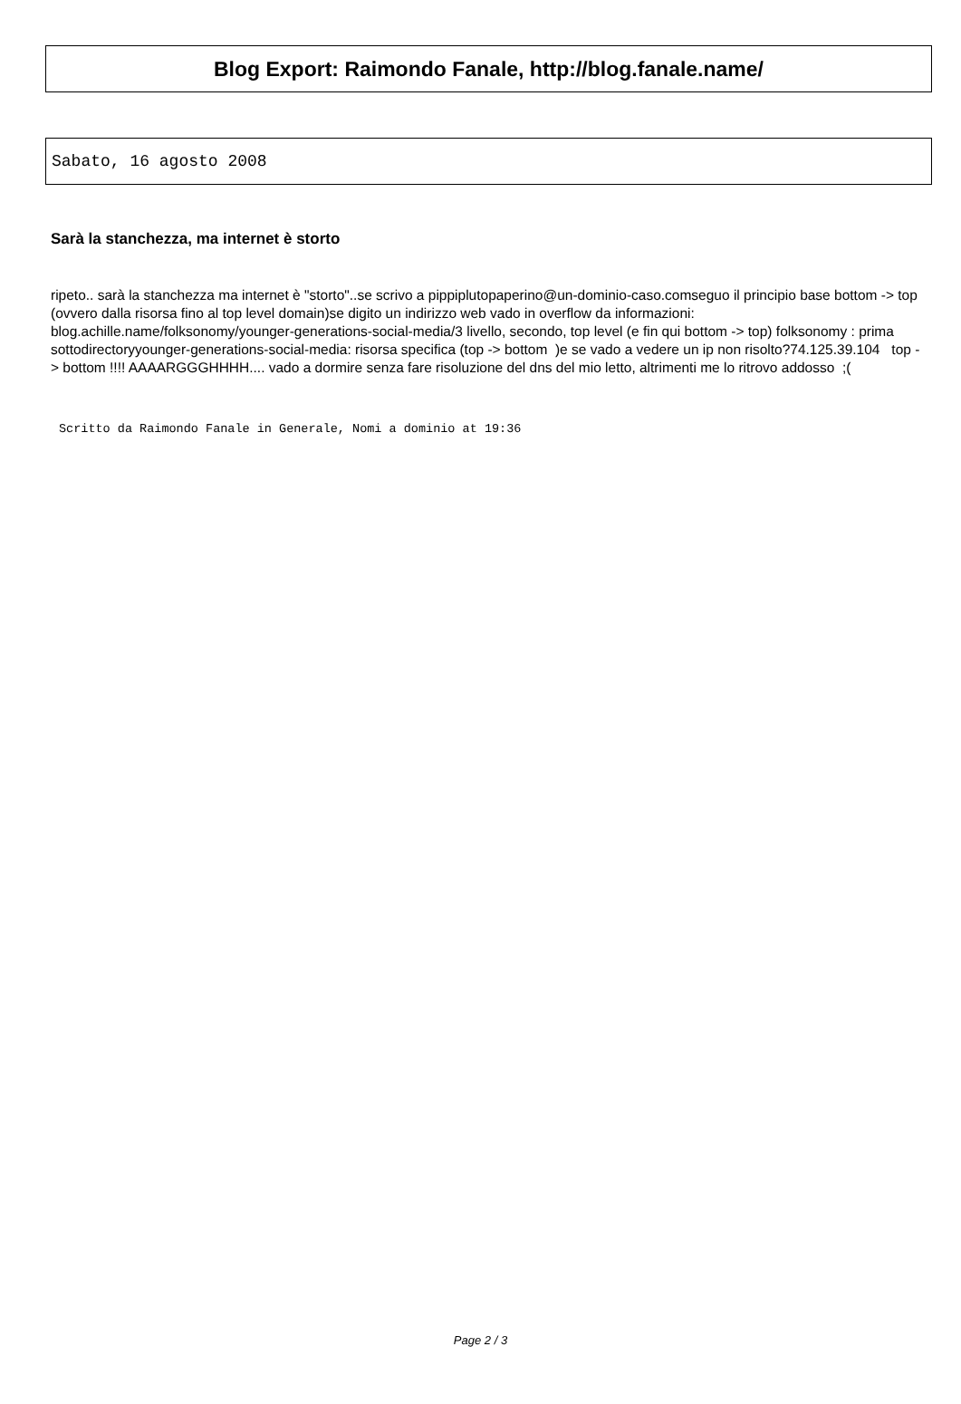Blog Export: Raimondo Fanale, http://blog.fanale.name/
Sabato, 16 agosto 2008
Sarà la stanchezza, ma internet è storto
ripeto.. sarà la stanchezza ma internet è "storto"..se scrivo a pippiplutopaperino@un-dominio-caso.comseguo il principio base bottom -> top (ovvero dalla risorsa fino al top level domain)se digito un indirizzo web vado in overflow da informazioni: blog.achille.name/folksonomy/younger-generations-social-media/3 livello, secondo, top level (e fin qui bottom -> top) folksonomy : prima sottodirectoryyounger-generations-social-media: risorsa specifica (top -> bottom )e se vado a vedere un ip non risolto?74.125.39.104 top -> bottom !!!! AAAARGGGHHHH.... vado a dormire senza fare risoluzione del dns del mio letto, altrimenti me lo ritrovo addosso ;(
Scritto da Raimondo Fanale in Generale, Nomi a dominio at 19:36
Page 2 / 3